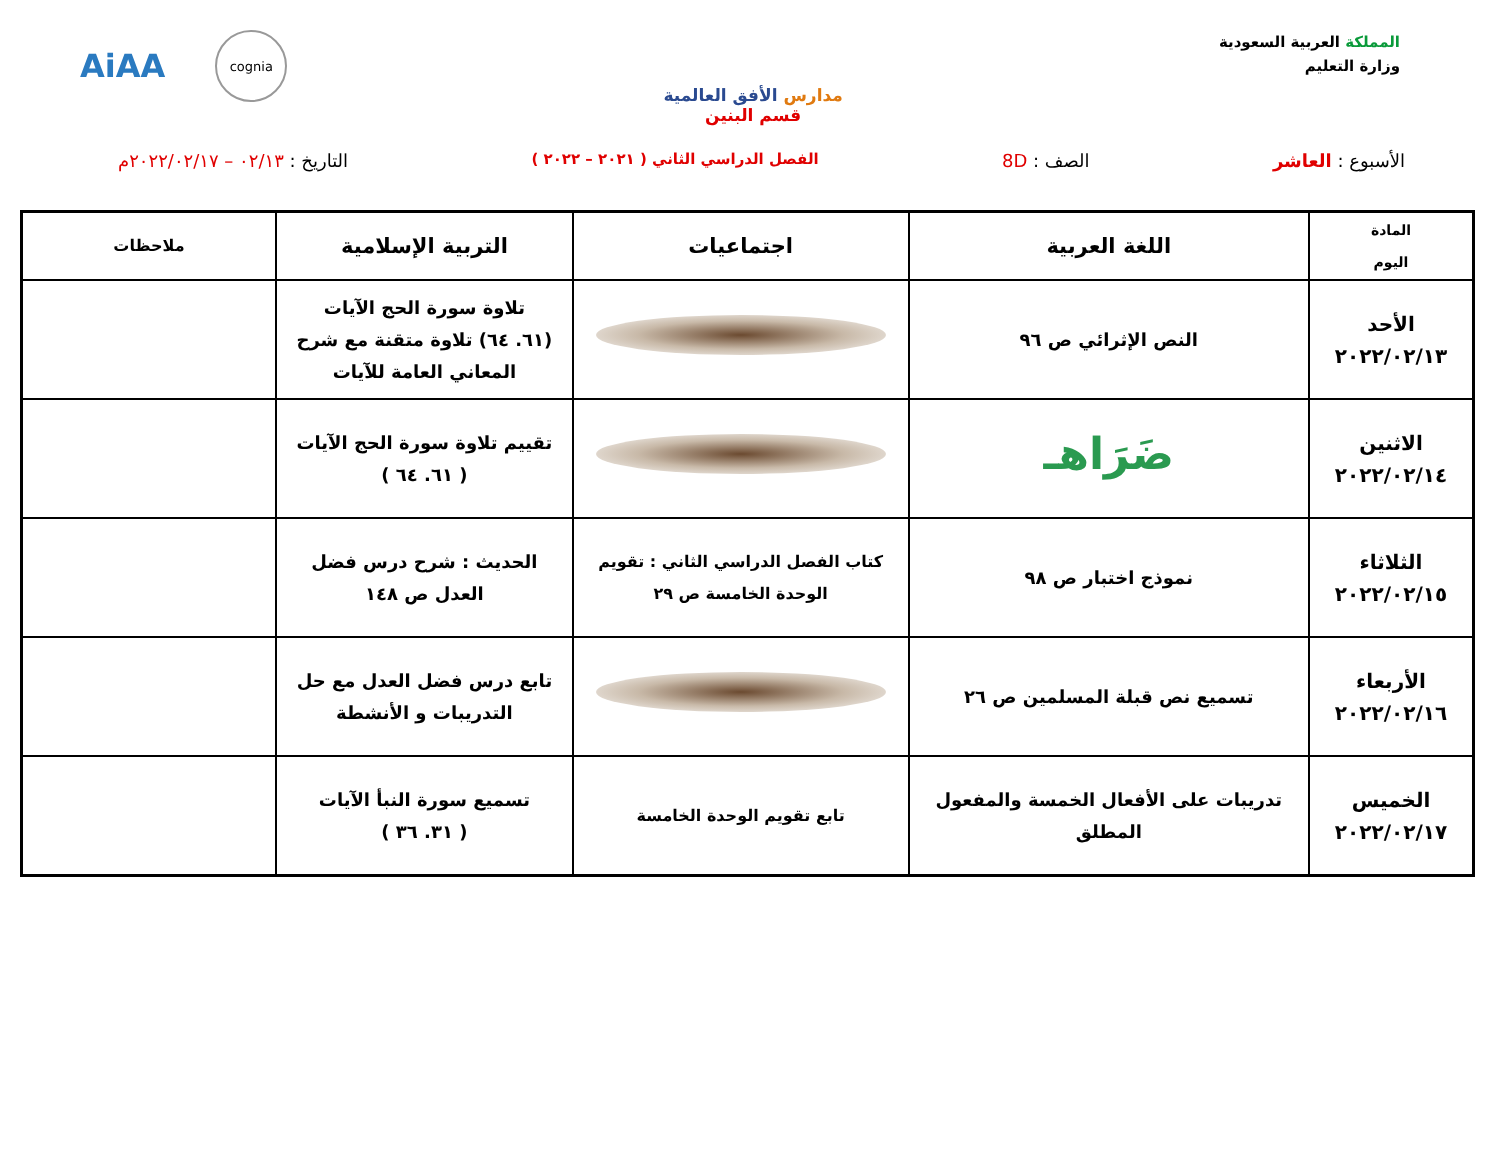المملكة العربية السعودية
وزارة التعليم
مدارس الأفق العالمية
قسم البنين
AiAA cognia
الأسبوع : العاشر الصف : 8D الفصل الدراسي الثاني ( ٢٠٢١ – ٢٠٢٢ ) التاريخ : ٠٢/١٣ – ٢٠٢٢/٠٢/١٧م
| المادة اليوم | اللغة العربية | اجتماعيات | التربية الإسلامية | ملاحظات |
| --- | --- | --- | --- | --- |
| الأحد ٢٠٢٢/٠٢/١٣ | النص الإثرائي ص ٩٦ | | تلاوة سورة الحج الآيات (٦١. ٦٤) تلاوة متقنة مع شرح المعاني العامة للآيات | |
| الاثنين ٢٠٢٢/٠٢/١٤ | ضَرَاهـ | | تقييم تلاوة سورة الحج الآيات ( ٦١. ٦٤ ) | |
| الثلاثاء ٢٠٢٢/٠٢/١٥ | نموذج اختبار ص ٩٨ | كتاب الفصل الدراسي الثاني : تقويم الوحدة الخامسة ص ٢٩ | الحديث : شرح درس فضل العدل ص ١٤٨ | |
| الأربعاء ٢٠٢٢/٠٢/١٦ | تسميع نص قبلة المسلمين ص ٢٦ | | تابع درس فضل العدل مع حل التدريبات و الأنشطة | |
| الخميس ٢٠٢٢/٠٢/١٧ | تدريبات على الأفعال الخمسة والمفعول المطلق | تابع تقويم الوحدة الخامسة | تسميع سورة النبأ الآيات ( ٣١. ٣٦ ) | |